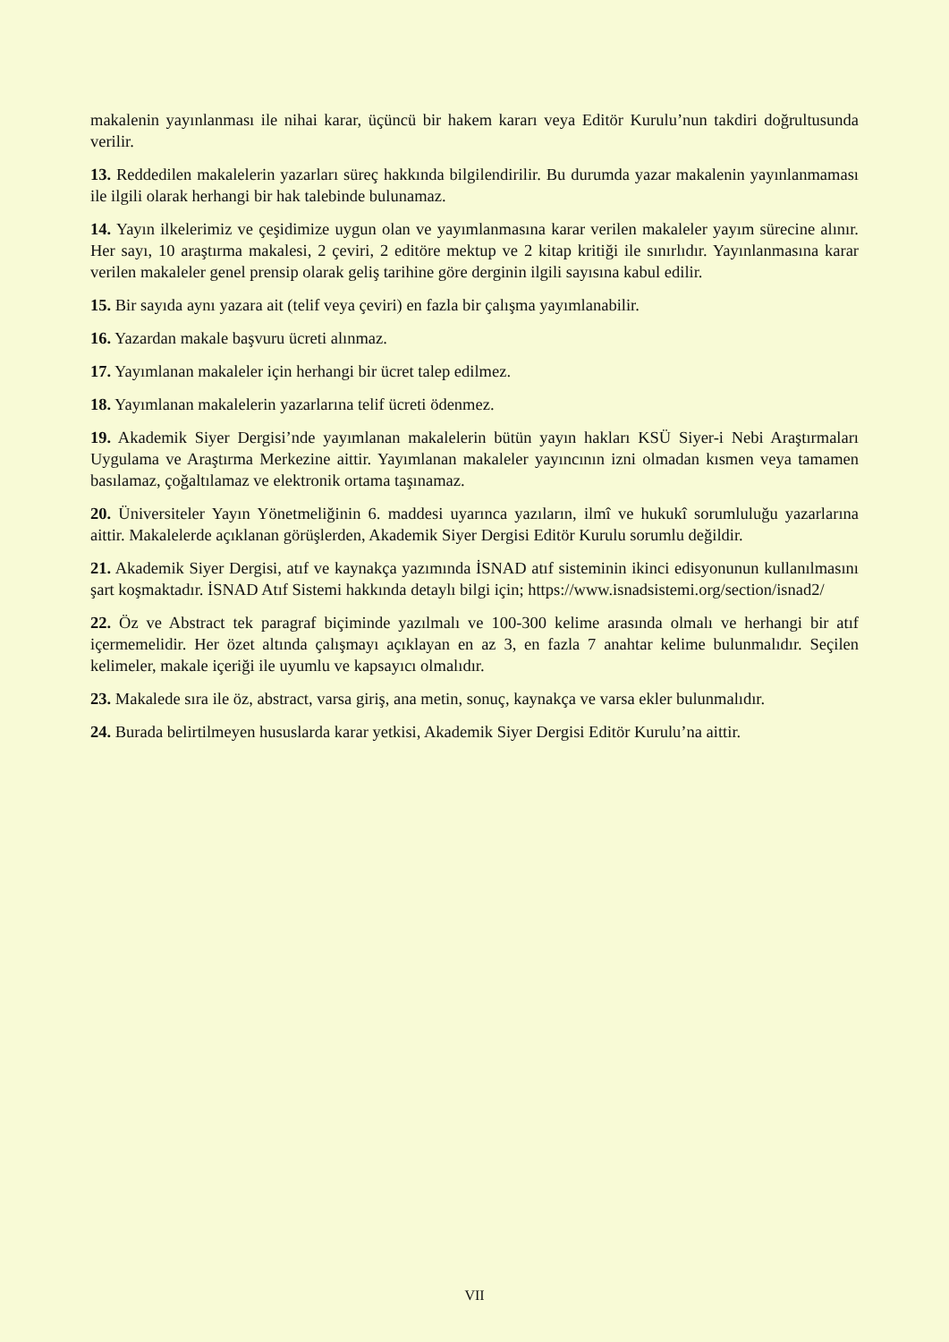makalenin yayınlanması ile nihai karar, üçüncü bir hakem kararı veya Editör Kurulu’nun takdiri doğrultusunda verilir.
13. Reddedilen makalelerin yazarları süreç hakkında bilgilendirilir. Bu durumda yazar makalenin yayınlanmaması ile ilgili olarak herhangi bir hak talebinde bulunamaz.
14. Yayın ilkelerimiz ve çeşidimize uygun olan ve yayımlanmasına karar verilen makaleler yayım sürecine alınır. Her sayı, 10 araştırma makalesi, 2 çeviri, 2 editöre mektup ve 2 kitap kritiği ile sınırlıdır. Yayınlanmasına karar verilen makaleler genel prensip olarak geliş tarihine göre derginin ilgili sayısına kabul edilir.
15. Bir sayıda aynı yazara ait (telif veya çeviri) en fazla bir çalışma yayımlanabilir.
16. Yazardan makale başvuru ücreti alınmaz.
17. Yayımlanan makaleler için herhangi bir ücret talep edilmez.
18. Yayımlanan makalelerin yazarlarına telif ücreti ödenmez.
19. Akademik Siyer Dergisi’nde yayımlanan makalelerin bütün yayın hakları KSÜ Siyer-i Nebi Araştırmaları Uygulama ve Araştırma Merkezine aittir. Yayımlanan makaleler yayıncının izni olmadan kısmen veya tamamen basılamaz, çoğaltılamaz ve elektronik ortama taşınamaz.
20. Üniversiteler Yayın Yönetmeliğinin 6. maddesi uyarınca yazıların, ilmî ve hukukî sorumluluğu yazarlarına aittir. Makalelerde açıklanan görüşlerden, Akademik Siyer Dergisi Editör Kurulu sorumlu değildir.
21. Akademik Siyer Dergisi, atıf ve kaynakça yazımında İSNAD atıf sisteminin ikinci edisyonunun kullanılmasını şart koşmaktadır. İSNAD Atıf Sistemi hakkında detaylı bilgi için; https://www.isnadsistemi.org/section/isnad2/
22. Öz ve Abstract tek paragraf biçiminde yazılmalı ve 100-300 kelime arasında olmalı ve herhangi bir atıf içermemelidir. Her özet altında çalışmayı açıklayan en az 3, en fazla 7 anahtar kelime bulunmalıdır. Seçilen kelimeler, makale içeriği ile uyumlu ve kapsayıcı olmalıdır.
23. Makalede sıra ile öz, abstract, varsa giriş, ana metin, sonuç, kaynakça ve varsa ekler bulunmalıdır.
24. Burada belirtilmeyen hususlarda karar yetkisi, Akademik Siyer Dergisi Editör Kurulu’na aittir.
VII